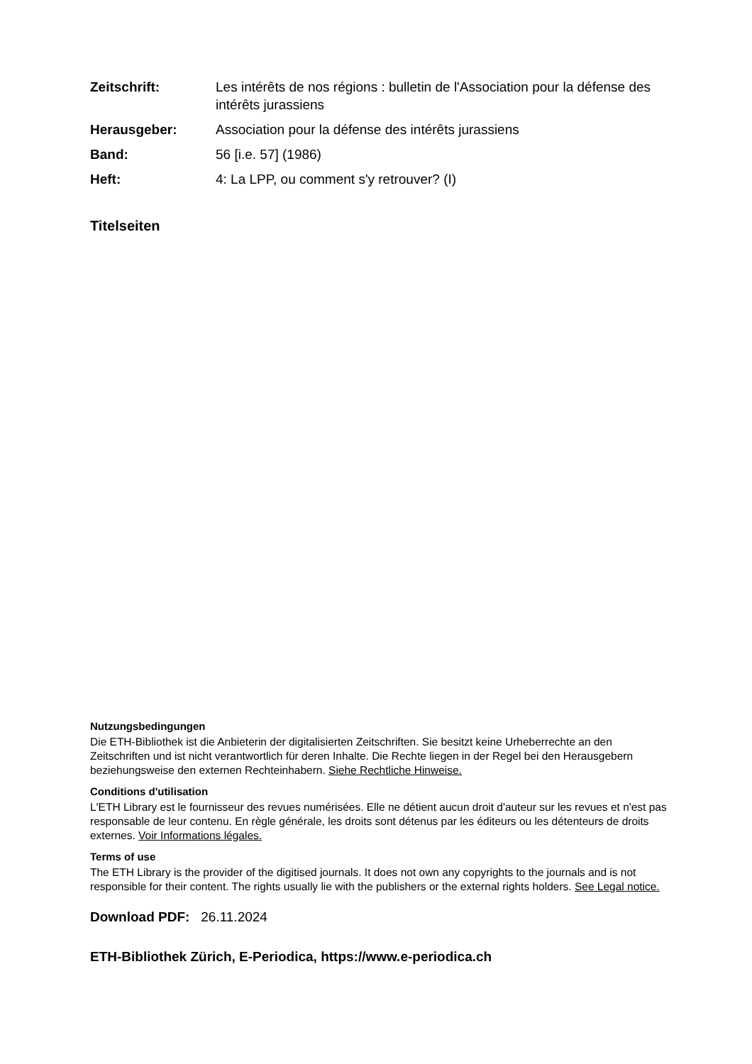Zeitschrift: Les intérêts de nos régions : bulletin de l'Association pour la défense des intérêts jurassiens Herausgeber: Association pour la défense des intérêts jurassiens Band: 56 [i.e. 57] (1986) Heft: 4: La LPP, ou comment s'y retrouver? (I)
Titelseiten
Nutzungsbedingungen
Die ETH-Bibliothek ist die Anbieterin der digitalisierten Zeitschriften. Sie besitzt keine Urheberrechte an den Zeitschriften und ist nicht verantwortlich für deren Inhalte. Die Rechte liegen in der Regel bei den Herausgebern beziehungsweise den externen Rechteinhabern. Siehe Rechtliche Hinweise.
Conditions d'utilisation
L'ETH Library est le fournisseur des revues numérisées. Elle ne détient aucun droit d'auteur sur les revues et n'est pas responsable de leur contenu. En règle générale, les droits sont détenus par les éditeurs ou les détenteurs de droits externes. Voir Informations légales.
Terms of use
The ETH Library is the provider of the digitised journals. It does not own any copyrights to the journals and is not responsible for their content. The rights usually lie with the publishers or the external rights holders. See Legal notice.
Download PDF: 26.11.2024
ETH-Bibliothek Zürich, E-Periodica, https://www.e-periodica.ch